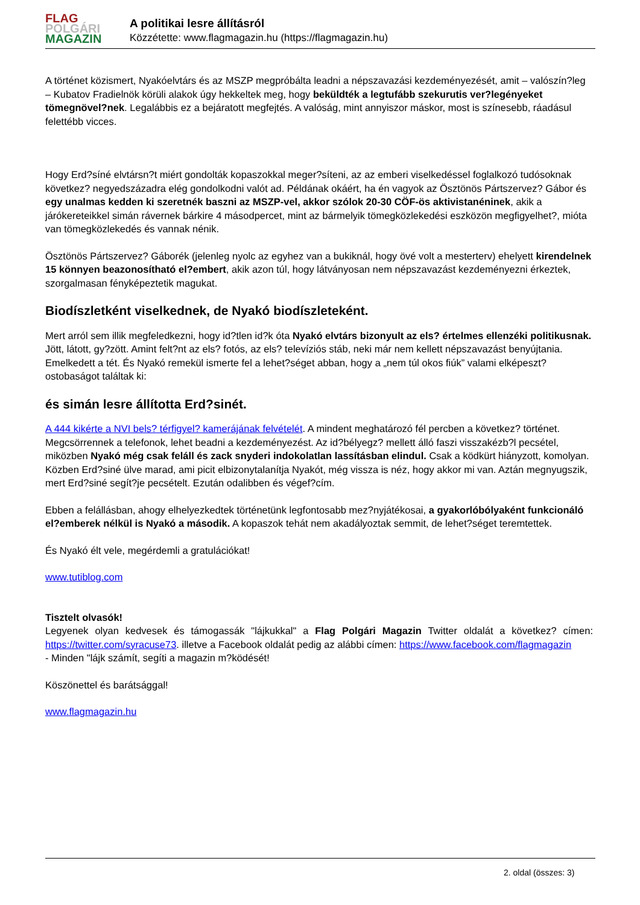FLAG
POLGÁRI
MAGAZIN
A politikai lesre állításról
Közzétette: www.flagmagazin.hu (https://flagmagazin.hu)
A történet közismert, Nyakóelvtárs és az MSZP megpróbálta leadni a népszavazási kezdeményezését, amit – valószín?leg – Kubatov Fradielnök körüli alakok úgy hekkeltek meg, hogy beküldték a legtufább szekurutis ver?legényeket tömegnövel?nek. Legalábbis ez a bejáratott megfejtés. A valóság, mint annyiszor máskor, most is színesebb, ráadásul felettébb vicces.
Hogy Erd?síné elvtársn?t miért gondolták kopaszokkal meger?síteni, az az emberi viselkedéssel foglalkozó tudósoknak következ? negyedszázadra elég gondolkodni valót ad. Példának okáért, ha én vagyok az Ösztönös Pártszervez? Gábor és egy unalmas kedden ki szeretnék baszni az MSZP-vel, akkor szólok 20-30 CÖF-ös aktivistanéninek, akik a járókereteikkel simán rávernek bárkire 4 másodpercet, mint az bármelyik tömegközlekedési eszközön megfigyelhet?, mióta van tömegközlekedés és vannak nénik.
Ösztönös Pártszervez? Gáborék (jelenleg nyolc az egyhez van a bukiknál, hogy övé volt a mesterterv) ehelyett kirendelnek 15 könnyen beazonosítható el?embert, akik azon túl, hogy látványosan nem népszavazást kezdeményezni érkeztek, szorgalmasan fényképeztetik magukat.
Biodíszletként viselkednek, de Nyakó biodíszleteként.
Mert arról sem illik megfeledkezni, hogy id?tlen id?k óta Nyakó elvtárs bizonyult az els? értelmes ellenzéki politikusnak. Jött, látott, gy?zött. Amint felt?nt az els? fotós, az els? televíziós stáb, neki már nem kellett népszavazást benyújtania. Emelkedett a tét. És Nyakó remekül ismerte fel a lehet?séget abban, hogy a „nem túl okos fiúk” valami elképeszt? ostobaságot találtak ki:
és simán lesre állította Erd?sinét.
A 444 kikérte a NVI bels? térfigyel? kamerájának felvételét. A mindent meghatározó fél percben a következ? történet. Megcsörrennek a telefonok, lehet beadni a kezdeményezést. Az id?bélyegz? mellett álló faszi visszakézb?l pecsétel, miközben Nyakó még csak feláll és zack snyderi indokolatlan lassításban elindul. Csak a ködkürt hiányzott, komolyan. Közben Erd?siné ülve marad, ami picit elbizonytalanítja Nyakót, még vissza is néz, hogy akkor mi van. Aztán megnyugszik, mert Erd?siné segít?je pecsételt. Ezután odalibben és végef?cím.
Ebben a felállásban, ahogy elhelyezkedtek történetünk legfontosabb mez?nyjátékosai, a gyakorlóbólyaként funkcionáló el?emberek nélkül is Nyakó a második. A kopaszok tehát nem akadályoztak semmit, de lehet?séget teremtettek.
És Nyakó élt vele, megérdemli a gratulációkat!
www.tutiblog.com
Tisztelt olvasók!
Legyenek olyan kedvesek és támogassák "lájkukkal" a Flag Polgári Magazin Twitter oldalát a következ? címen: https://twitter.com/syracuse73. illetve a Facebook oldalát pedig az alábbi címen: https://www.facebook.com/flagmagazin
- Minden "lájk számít, segíti a magazin m?ködését!
Köszönettel és barátsággal!
www.flagmagazin.hu
2. oldal (összes: 3)